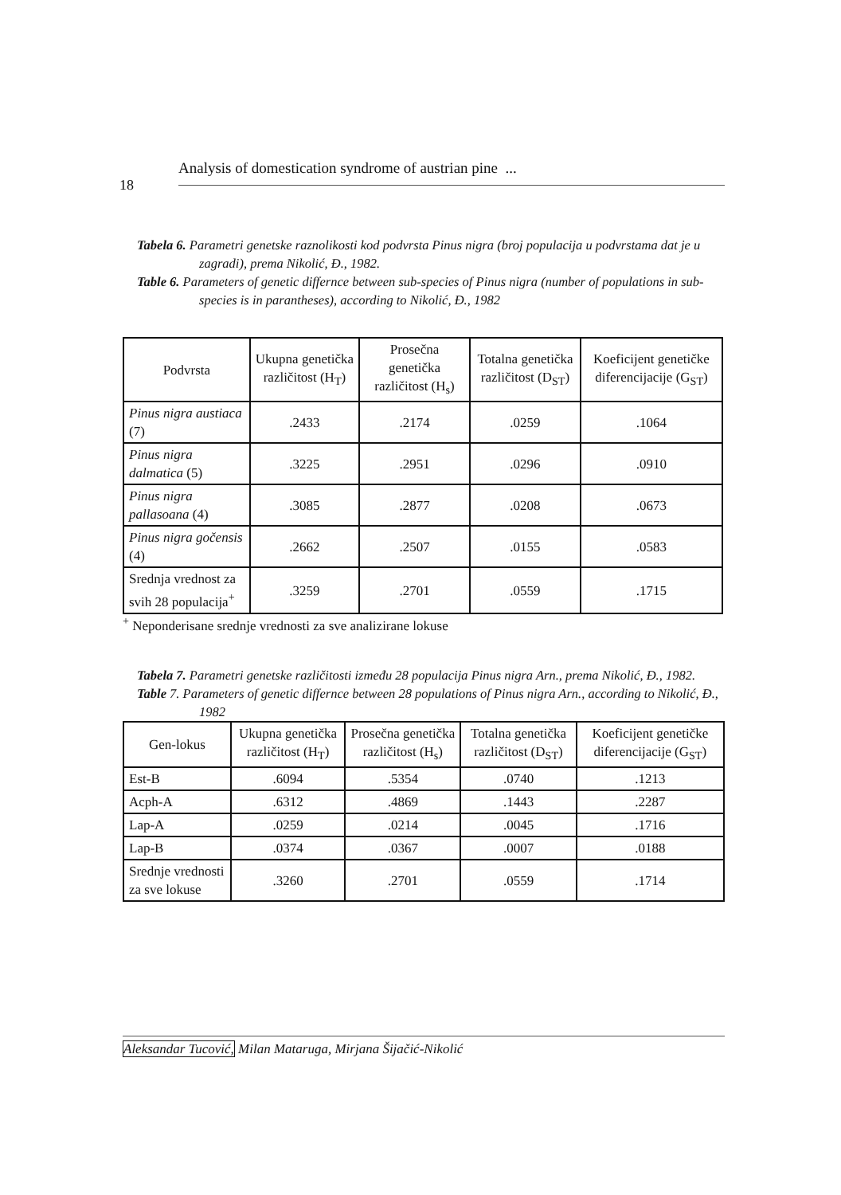Analysis of domestication syndrome of austrian pine ...
18
Tabela 6. Parametri genetske raznolikosti kod podvrsta Pinus nigra (broj populacija u podvrstama dat je u zagradi), prema Nikolić, Đ., 1982.
Table 6. Parameters of genetic differnce between sub-species of Pinus nigra (number of populations in sub-species is in parantheses), according to Nikolić, Đ., 1982
| Podvrsta | Ukupna genetička različitost (H<sub>T</sub>) | Prosečna genetička različitost (H<sub>s</sub>) | Totalna genetička različitost (D<sub>ST</sub>) | Koeficijent genetičke diferencijacije (G<sub>ST</sub>) |
| --- | --- | --- | --- | --- |
| Pinus nigra austiaca (7) | .2433 | .2174 | .0259 | .1064 |
| Pinus nigra dalmatica (5) | .3225 | .2951 | .0296 | .0910 |
| Pinus nigra pallasoana (4) | .3085 | .2877 | .0208 | .0673 |
| Pinus nigra gočensis (4) | .2662 | .2507 | .0155 | .0583 |
| Srednja vrednost za svih 28 populacija<sup>+</sup> | .3259 | .2701 | .0559 | .1715 |
<sup>+</sup> Neponderisane srednje vrednosti za sve analizirane lokuse
Tabela 7. Parametri genetske različitosti između 28 populacija Pinus nigra Arn., prema Nikolić, Đ., 1982.
Table 7. Parameters of genetic differnce between 28 populations of Pinus nigra Arn., according to Nikolić, Đ., 1982
| Gen-lokus | Ukupna genetička različitost (H<sub>T</sub>) | Prosečna genetička različitost (H<sub>s</sub>) | Totalna genetička različitost (D<sub>ST</sub>) | Koeficijent genetičke diferencijacije (G<sub>ST</sub>) |
| --- | --- | --- | --- | --- |
| Est-B | .6094 | .5354 | .0740 | .1213 |
| Acph-A | .6312 | .4869 | .1443 | .2287 |
| Lap-A | .0259 | .0214 | .0045 | .1716 |
| Lap-B | .0374 | .0367 | .0007 | .0188 |
| Srednje vrednosti za sve lokuse | .3260 | .2701 | .0559 | .1714 |
Aleksandar Tucović, Milan Mataruga, Mirjana Šijačić-Nikolić